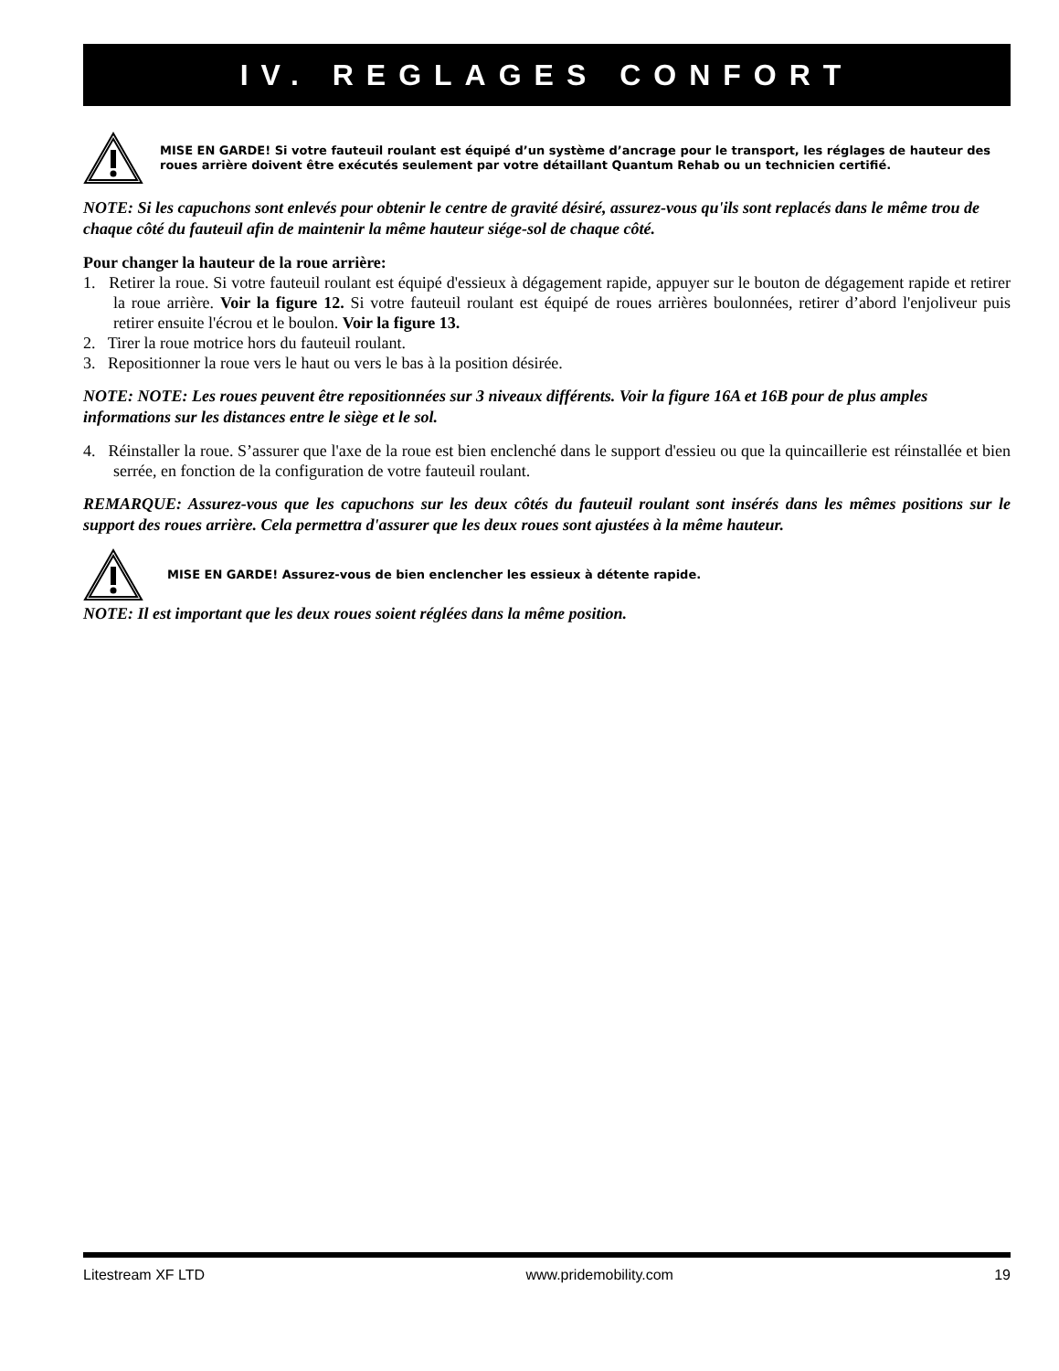IV. REGLAGES CONFORT
MISE EN GARDE! Si votre fauteuil roulant est équipé d’un système d’ancrage pour le transport, les réglages de hauteur des roues arrière doivent être exécutés seulement par votre détaillant Quantum Rehab ou un technicien certifié.
NOTE: Si les capuchons sont enlevés pour obtenir le centre de gravité désiré, assurez-vous qu'ils sont replacés dans le même trou de chaque côté du fauteuil afin de maintenir la même hauteur siége-sol de chaque côté.
Pour changer la hauteur de la roue arrière:
1. Retirer la roue. Si votre fauteuil roulant est équipé d'essieux à dégagement rapide, appuyer sur le bouton de dégagement rapide et retirer la roue arrière. Voir la figure 12. Si votre fauteuil roulant est équipé de roues arrières boulonnées, retirer d’abord l'enjoliveur puis retirer ensuite l'écrou et le boulon. Voir la figure 13.
2. Tirer la roue motrice hors du fauteuil roulant.
3. Repositionner la roue vers le haut ou vers le bas à la position désirée.
NOTE: NOTE: Les roues peuvent être repositionnées sur 3 niveaux différents. Voir la figure 16A et 16B pour de plus amples informations sur les distances entre le siège et le sol.
4. Réinstaller la roue. S’assurer que l'axe de la roue est bien enclenché dans le support d'essieu ou que la quincaillerie est réinstallée et bien serrée, en fonction de la configuration de votre fauteuil roulant.
REMARQUE: Assurez-vous que les capuchons sur les deux côtés du fauteuil roulant sont insérés dans les mêmes positions sur le support des roues arrière. Cela permettra d'assurer que les deux roues sont ajustées à la même hauteur.
MISE EN GARDE! Assurez-vous de bien enclencher les essieux à détente rapide.
NOTE: Il est important que les deux roues soient réglées dans la même position.
Litestream XF LTD www.pridemobility.com 19